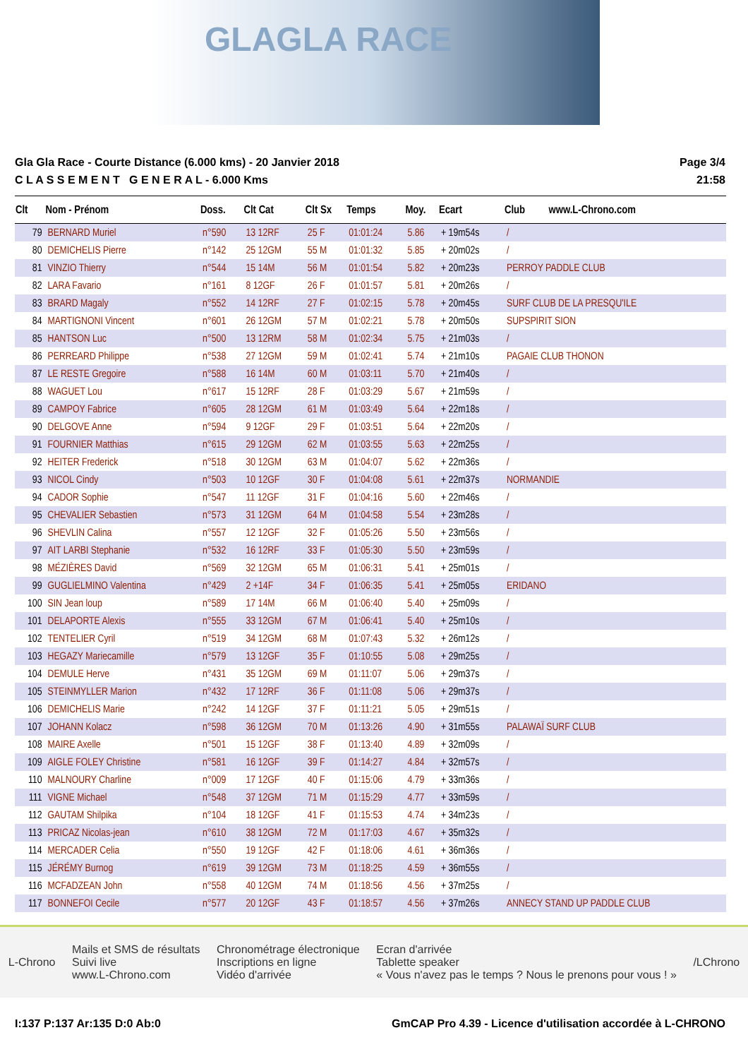GLAGLA RACE
Gla Gla Race - Courte Distance (6.000 kms) - 20 Janvier 2018
C L A S S E M E N T G E N E R A L - 6.000 Kms
Page 3/4
21:58
| Clt | Nom - Prénom | Doss. | Clt Cat | Clt Sx | Temps | Moy. | Ecart | Club | www.L-Chrono.com |
| --- | --- | --- | --- | --- | --- | --- | --- | --- | --- |
| 79 | BERNARD Muriel | n°590 | 13 12RF | 25 F | 01:01:24 | 5.86 | + 19m54s | / | |
| 80 | DEMICHELIS Pierre | n°142 | 25 12GM | 55 M | 01:01:32 | 5.85 | + 20m02s | / | |
| 81 | VINZIO Thierry | n°544 | 15 14M | 56 M | 01:01:54 | 5.82 | + 20m23s | PERROY PADDLE CLUB | |
| 82 | LARA Favario | n°161 | 8 12GF | 26 F | 01:01:57 | 5.81 | + 20m26s | / | |
| 83 | BRARD Magaly | n°552 | 14 12RF | 27 F | 01:02:15 | 5.78 | + 20m45s | SURF CLUB DE LA PRESQU'ILE | |
| 84 | MARTIGNONI Vincent | n°601 | 26 12GM | 57 M | 01:02:21 | 5.78 | + 20m50s | SUPSPIRIT SION | |
| 85 | HANTSON Luc | n°500 | 13 12RM | 58 M | 01:02:34 | 5.75 | + 21m03s | / | |
| 86 | PERREARD Philippe | n°538 | 27 12GM | 59 M | 01:02:41 | 5.74 | + 21m10s | PAGAIE CLUB THONON | |
| 87 | LE RESTE Gregoire | n°588 | 16 14M | 60 M | 01:03:11 | 5.70 | + 21m40s | / | |
| 88 | WAGUET Lou | n°617 | 15 12RF | 28 F | 01:03:29 | 5.67 | + 21m59s | / | |
| 89 | CAMPOY Fabrice | n°605 | 28 12GM | 61 M | 01:03:49 | 5.64 | + 22m18s | / | |
| 90 | DELGOVE Anne | n°594 | 9 12GF | 29 F | 01:03:51 | 5.64 | + 22m20s | / | |
| 91 | FOURNIER Matthias | n°615 | 29 12GM | 62 M | 01:03:55 | 5.63 | + 22m25s | / | |
| 92 | HEITER Frederick | n°518 | 30 12GM | 63 M | 01:04:07 | 5.62 | + 22m36s | / | |
| 93 | NICOL Cindy | n°503 | 10 12GF | 30 F | 01:04:08 | 5.61 | + 22m37s | NORMANDIE | |
| 94 | CADOR Sophie | n°547 | 11 12GF | 31 F | 01:04:16 | 5.60 | + 22m46s | / | |
| 95 | CHEVALIER Sebastien | n°573 | 31 12GM | 64 M | 01:04:58 | 5.54 | + 23m28s | / | |
| 96 | SHEVLIN Calina | n°557 | 12 12GF | 32 F | 01:05:26 | 5.50 | + 23m56s | / | |
| 97 | AIT LARBI Stephanie | n°532 | 16 12RF | 33 F | 01:05:30 | 5.50 | + 23m59s | / | |
| 98 | MÉZIÈRES David | n°569 | 32 12GM | 65 M | 01:06:31 | 5.41 | + 25m01s | / | |
| 99 | GUGLIELMINO Valentina | n°429 | 2 +14F | 34 F | 01:06:35 | 5.41 | + 25m05s | ERIDANO | |
| 100 | SIN Jean loup | n°589 | 17 14M | 66 M | 01:06:40 | 5.40 | + 25m09s | / | |
| 101 | DELAPORTE Alexis | n°555 | 33 12GM | 67 M | 01:06:41 | 5.40 | + 25m10s | / | |
| 102 | TENTELIER Cyril | n°519 | 34 12GM | 68 M | 01:07:43 | 5.32 | + 26m12s | / | |
| 103 | HEGAZY Mariecamille | n°579 | 13 12GF | 35 F | 01:10:55 | 5.08 | + 29m25s | / | |
| 104 | DEMULE Herve | n°431 | 35 12GM | 69 M | 01:11:07 | 5.06 | + 29m37s | / | |
| 105 | STEINMYLLER Marion | n°432 | 17 12RF | 36 F | 01:11:08 | 5.06 | + 29m37s | / | |
| 106 | DEMICHELIS Marie | n°242 | 14 12GF | 37 F | 01:11:21 | 5.05 | + 29m51s | / | |
| 107 | JOHANN Kolacz | n°598 | 36 12GM | 70 M | 01:13:26 | 4.90 | + 31m55s | PALAWAÏ SURF CLUB | |
| 108 | MAIRE Axelle | n°501 | 15 12GF | 38 F | 01:13:40 | 4.89 | + 32m09s | / | |
| 109 | AIGLE FOLEY Christine | n°581 | 16 12GF | 39 F | 01:14:27 | 4.84 | + 32m57s | / | |
| 110 | MALNOURY Charline | n°009 | 17 12GF | 40 F | 01:15:06 | 4.79 | + 33m36s | / | |
| 111 | VIGNE Michael | n°548 | 37 12GM | 71 M | 01:15:29 | 4.77 | + 33m59s | / | |
| 112 | GAUTAM Shilpika | n°104 | 18 12GF | 41 F | 01:15:53 | 4.74 | + 34m23s | / | |
| 113 | PRICAZ Nicolas-jean | n°610 | 38 12GM | 72 M | 01:17:03 | 4.67 | + 35m32s | / | |
| 114 | MERCADER Celia | n°550 | 19 12GF | 42 F | 01:18:06 | 4.61 | + 36m36s | / | |
| 115 | JÉRÉMY Burnog | n°619 | 39 12GM | 73 M | 01:18:25 | 4.59 | + 36m55s | / | |
| 116 | MCFADZEAN John | n°558 | 40 12GM | 74 M | 01:18:56 | 4.56 | + 37m25s | / | |
| 117 | BONNEFOI Cecile | n°577 | 20 12GF | 43 F | 01:18:57 | 4.56 | + 37m26s | ANNECY STAND UP PADDLE CLUB | |
L-Chrono
Mails et SMS de résultats
Suivi live
www.L-Chrono.com
Chronométrage électronique
Inscriptions en ligne
Vidéo d'arrivée
Ecran d'arrivée
Tablette speaker
« Vous n'avez pas le temps ? Nous le prenons pour vous ! »
/LChrono
I:137 P:137 Ar:135 D:0 Ab:0 GmCAP Pro 4.39 - Licence d'utilisation accordée à L-CHRONO